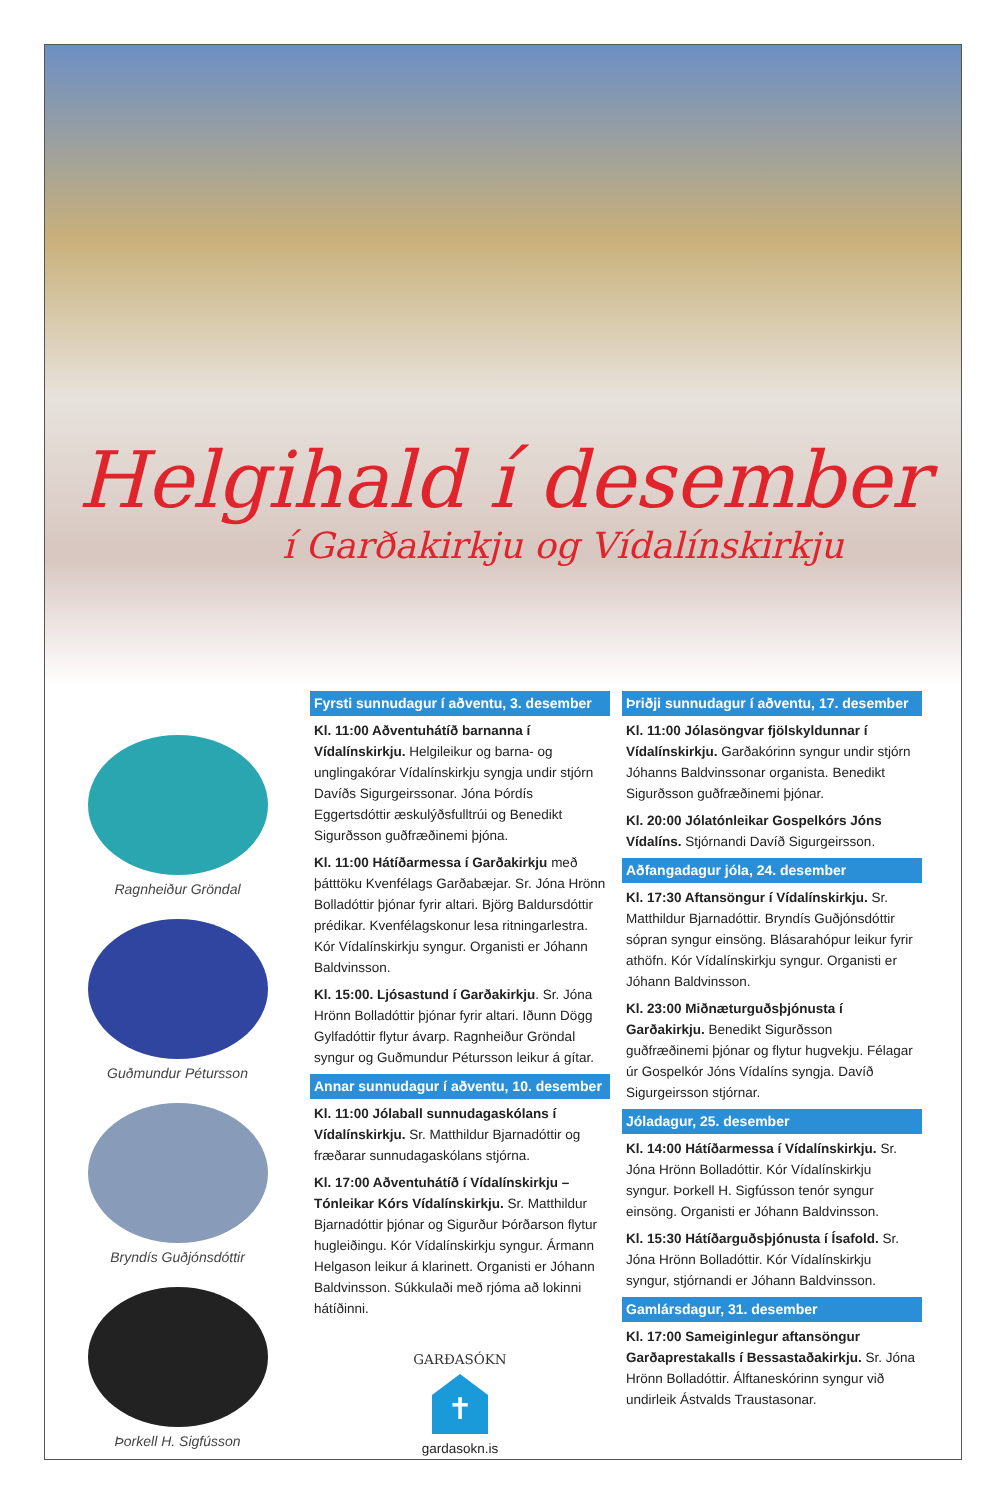Helgihald í desember
í Garðakirkju og Vídalínskirkju
Ragnheiður Gröndal
Guðmundur Pétursson
Bryndís Guðjónsdóttir
Þorkell H. Sigfússon
Fyrsti sunnudagur í aðventu, 3. desember
Kl. 11:00 Aðventuhátíð barnanna í Vídalínskirkju. Helgileikur og barna- og unglingakórar Vídalínskirkju syngja undir stjórn Davíðs Sigurgeirssonar. Jóna Þórdís Eggertsdóttir æskulýðsfulltrúi og Benedikt Sigurðsson guðfræðinemi þjóna.
Kl. 11:00 Hátíðarmessa í Garðakirkju með þátttöku Kvenfélags Garðabæjar. Sr. Jóna Hrönn Bolladóttir þjónar fyrir altari. Björg Baldursdóttir prédikar. Kvenfélagskonur lesa ritningarlestra. Kór Vídalínskirkju syngur. Organisti er Jóhann Baldvinsson.
Kl. 15:00. Ljósastund í Garðakirkju. Sr. Jóna Hrönn Bolladóttir þjónar fyrir altari. Iðunn Dögg Gylfadóttir flytur ávarp. Ragnheiður Gröndal syngur og Guðmundur Pétursson leikur á gítar.
Annar sunnudagur í aðventu, 10. desember
Kl. 11:00 Jólaball sunnudagaskólans í Vídalínskirkju. Sr. Matthildur Bjarnadóttir og fræðarar sunnudagaskólans stjórna.
Kl. 17:00 Aðventuhátíð í Vídalínskirkju – Tónleikar Kórs Vídalínskirkju. Sr. Matthildur Bjarnadóttir þjónar og Sigurður Þórðarson flytur hugleiðingu. Kór Vídalínskirkju syngur. Ármann Helgason leikur á klarinett. Organisti er Jóhann Baldvinsson. Súkkulaði með rjóma að lokinni hátíðinni.
GARÐASÓKN
✝
gardasokn.is
Þriðji sunnudagur í aðventu, 17. desember
Kl. 11:00 Jólasöngvar fjölskyldunnar í Vídalínskirkju. Garðakórinn syngur undir stjórn Jóhanns Baldvinssonar organista. Benedikt Sigurðsson guðfræðinemi þjónar.
Kl. 20:00 Jólatónleikar Gospelkórs Jóns Vídalíns. Stjórnandi Davíð Sigurgeirsson.
Aðfangadagur jóla, 24. desember
Kl. 17:30 Aftansöngur í Vídalínskirkju. Sr. Matthildur Bjarnadóttir. Bryndís Guðjónsdóttir sópran syngur einsöng. Blásarahópur leikur fyrir athöfn. Kór Vídalínskirkju syngur. Organisti er Jóhann Baldvinsson.
Kl. 23:00 Miðnæturguðsþjónusta í Garðakirkju. Benedikt Sigurðsson guðfræðinemi þjónar og flytur hugvekju. Félagar úr Gospelkór Jóns Vídalíns syngja. Davíð Sigurgeirsson stjórnar.
Jóladagur, 25. desember
Kl. 14:00 Hátíðarmessa í Vídalínskirkju. Sr. Jóna Hrönn Bolladóttir. Kór Vídalínskirkju syngur. Þorkell H. Sigfússon tenór syngur einsöng. Organisti er Jóhann Baldvinsson.
Kl. 15:30 Hátíðarguðsþjónusta í Ísafold. Sr. Jóna Hrönn Bolladóttir. Kór Vídalínskirkju syngur, stjórnandi er Jóhann Baldvinsson.
Gamlársdagur, 31. desember
Kl. 17:00 Sameiginlegur aftansöngur Garðaprestakalls í Bessastaðakirkju. Sr. Jóna Hrönn Bolladóttir. Álftaneskórinn syngur við undirleik Ástvalds Traustasonar.